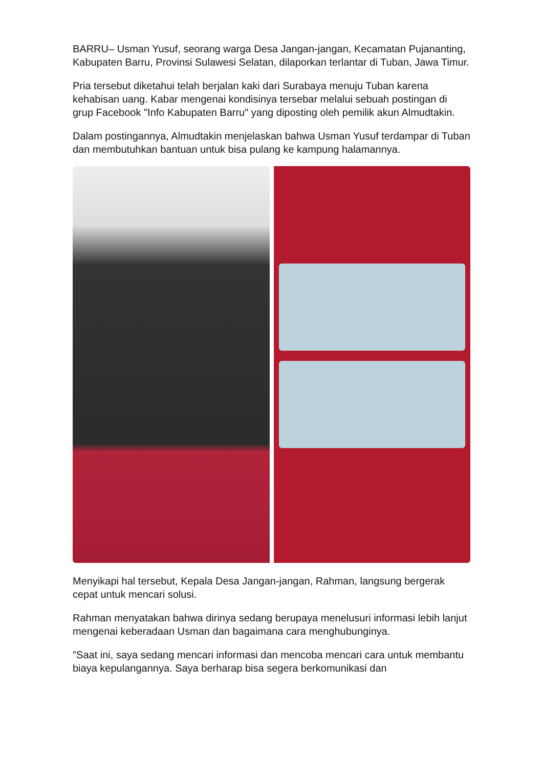BARRU– Usman Yusuf, seorang warga Desa Jangan-jangan, Kecamatan Pujananting, Kabupaten Barru, Provinsi Sulawesi Selatan, dilaporkan terlantar di Tuban, Jawa Timur.
Pria tersebut diketahui telah berjalan kaki dari Surabaya menuju Tuban karena kehabisan uang. Kabar mengenai kondisinya tersebar melalui sebuah postingan di grup Facebook "Info Kabupaten Barru" yang diposting oleh pemilik akun Almudtakin.
Dalam postingannya, Almudtakin menjelaskan bahwa Usman Yusuf terdampar di Tuban dan membutuhkan bantuan untuk bisa pulang ke kampung halamannya.
Menyikapi hal tersebut, Kepala Desa Jangan-jangan, Rahman, langsung bergerak cepat untuk mencari solusi.
Rahman menyatakan bahwa dirinya sedang berupaya menelusuri informasi lebih lanjut mengenai keberadaan Usman dan bagaimana cara menghubunginya.
"Saat ini, saya sedang mencari informasi dan mencoba mencari cara untuk membantu biaya kepulangannya. Saya berharap bisa segera berkomunikasi dan